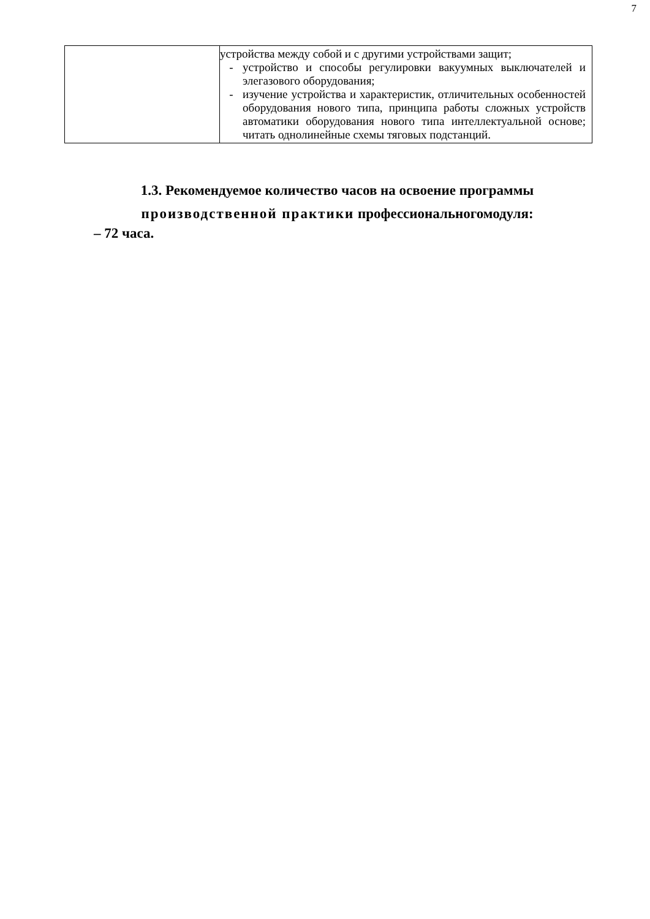7
| | устройства между собой и с другими устройствами защит; - устройство и способы регулировки вакуумных выключателей и элегазового оборудования; - изучение устройства и характеристик, отличительных особенностей оборудования нового типа, принципа работы сложных устройств автоматики оборудования нового типа интеллектуальной основе; читать однолинейные схемы тяговых подстанций. |
1.3. Рекомендуемое количество часов на освоение программы
производственной практики профессиональногомодуля:
– 72 часа.